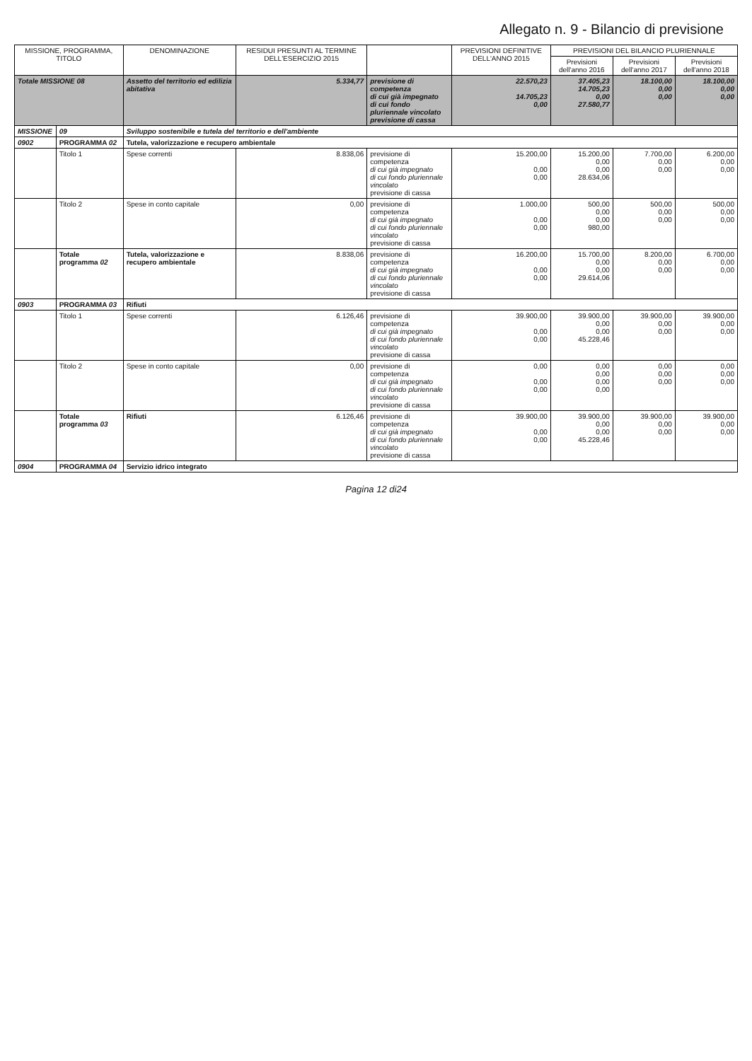Allegato n. 9 - Bilancio di previsione
| MISSIONE, PROGRAMMA, TITOLO | | DENOMINAZIONE | RESIDUI PRESUNTI AL TERMINE DELL'ESERCIZIO 2015 | | PREVISIONI DEFINITIVE DELL'ANNO 2015 | PREVISIONI DEL BILANCIO PLURIENNALE | | |
| --- | --- | --- | --- | --- | --- | --- | --- | --- |
| | | | | | | Previsioni dell'anno 2016 | Previsioni dell'anno 2017 | Previsioni dell'anno 2018 |
| Totale MISSIONE 08 | | Assetto del territorio ed edilizia abitativa | 5.334,77 | previsione di competenza di cui già impegnato di cui fondo pluriennale vincolato previsione di cassa | 22.570,23 14.705,23 0,00 | 37.405,23 14.705,23 0,00 27.580,77 | 18.100,00 0,00 0,00 | 18.100,00 0,00 0,00 |
| MISSIONE | 09 | Sviluppo sostenibile e tutela del territorio e dell'ambiente | | | | | | |
| 0902 | PROGRAMMA 02 | Tutela, valorizzazione e recupero ambientale | | | | | | |
| | Titolo 1 | Spese correnti | 8.838,06 | previsione di competenza di cui già impegnato di cui fondo pluriennale vincolato previsione di cassa | 15.200,00 0,00 0,00 | 15.200,00 0,00 0,00 28.634,06 | 7.700,00 0,00 0,00 | 6.200,00 0,00 0,00 |
| | Titolo 2 | Spese in conto capitale | 0,00 | previsione di competenza di cui già impegnato di cui fondo pluriennale vincolato previsione di cassa | 1.000,00 0,00 0,00 | 500,00 0,00 0,00 980,00 | 500,00 0,00 0,00 | 500,00 0,00 0,00 |
| | Totale programma 02 | Tutela, valorizzazione e recupero ambientale | 8.838,06 | previsione di competenza di cui già impegnato di cui fondo pluriennale vincolato previsione di cassa | 16.200,00 0,00 0,00 | 15.700,00 0,00 0,00 29.614,06 | 8.200,00 0,00 0,00 | 6.700,00 0,00 0,00 |
| 0903 | PROGRAMMA 03 | Rifiuti | | | | | | |
| | Titolo 1 | Spese correnti | 6.126,46 | previsione di competenza di cui già impegnato di cui fondo pluriennale vincolato previsione di cassa | 39.900,00 0,00 0,00 | 39.900,00 0,00 0,00 45.228,46 | 39.900,00 0,00 0,00 | 39.900,00 0,00 0,00 |
| | Titolo 2 | Spese in conto capitale | 0,00 | previsione di competenza di cui già impegnato di cui fondo pluriennale vincolato previsione di cassa | 0,00 0,00 0,00 | 0,00 0,00 0,00 0,00 | 0,00 0,00 0,00 | 0,00 0,00 0,00 |
| | Totale programma 03 | Rifiuti | 6.126,46 | previsione di competenza di cui già impegnato di cui fondo pluriennale vincolato previsione di cassa | 39.900,00 0,00 0,00 | 39.900,00 0,00 0,00 45.228,46 | 39.900,00 0,00 0,00 | 39.900,00 0,00 0,00 |
| 0904 | PROGRAMMA 04 | Servizio idrico integrato | | | | | | |
Pagina 12 di24